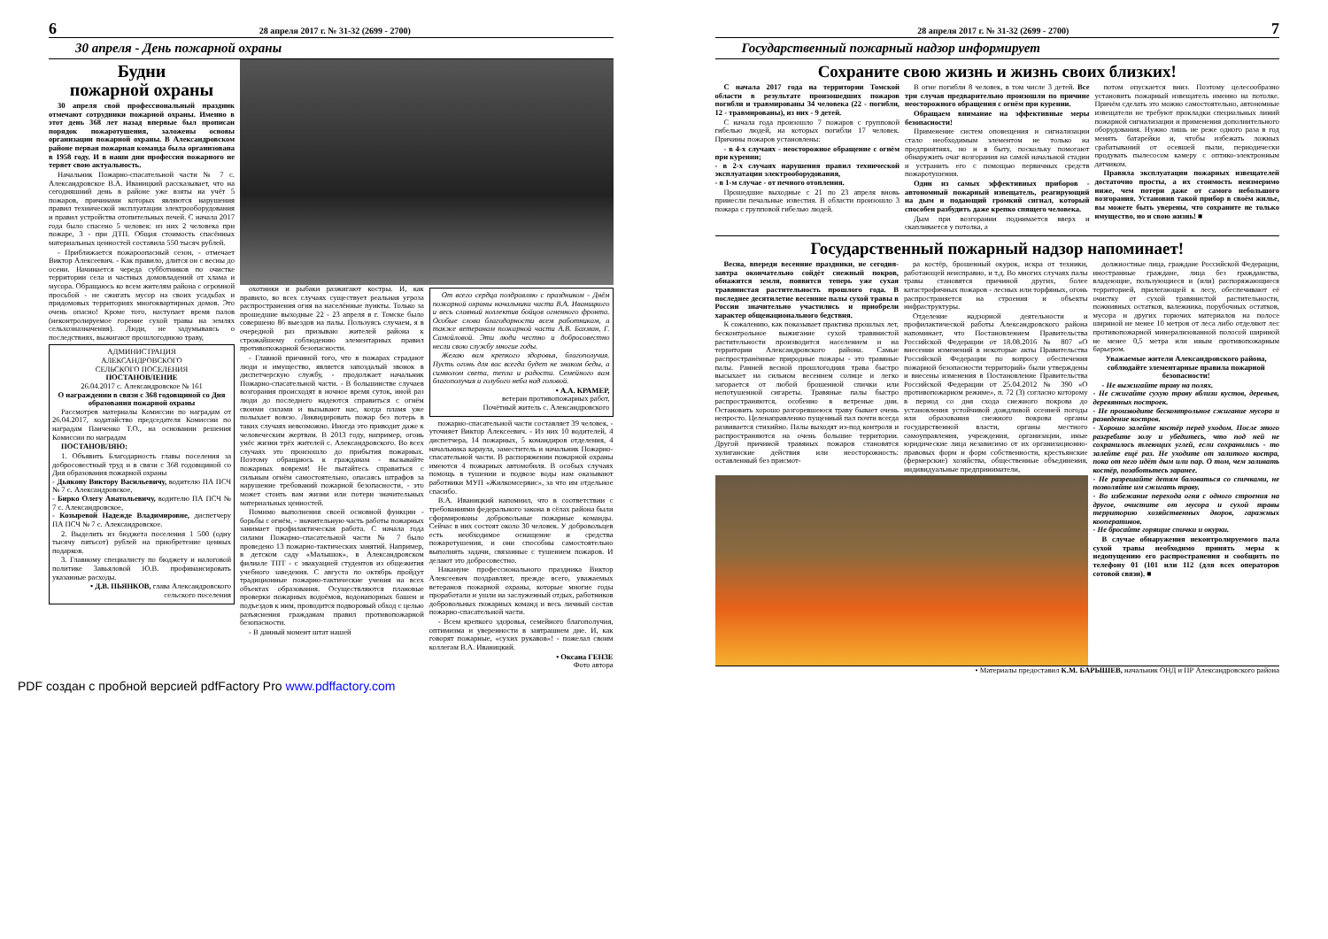6 28 апреля 2017 г. № 31-32 (2699 - 2700)
30 апреля - День пожарной охраны
Будни
пожарной охраны
30 апреля свой профессиональный праздник отмечают сотрудники пожарной охраны. Именно в этот день 368 лет назад впервые был прописан порядок пожаротушения, заложены основы организации пожарной охраны. В Александровском районе первая пожарная команда была организована в 1958 году. И в наши дни профессия пожарного не теряет свою актуальность.
Начальник Пожарно-спасательной части № 7 с. Александровское В.А. Иваницкий рассказывает, что на сегодняшний день в районе уже взяты на учёт 5 пожаров, причинами которых являются нарушения правил технической эксплуатации электрооборудования и правил устройства отопительных печей. С начала 2017 года было спасено 5 человек: из них 2 человека при пожаре, 3 - при ДТП. Общая стоимость спасённых материальных ценностей составила 550 тысяч рублей.
- Приближается пожароопасный сезон, - отмечает Виктор Алексеевич. - Как правило, длится он с весны до осени. Начинается череда субботников по очистке территории села и частных домовладений от хлама и мусора. Обращаюсь ко всем жителям района с огромной просьбой - не сжигать мусор на своих усадьбах и придомовых территориях многоквартирных домов. Это очень опасно! Кроме того, наступает время палов (неконтролируемое горение сухой травы на землях сельхозназначения). Люди, не задумываясь о последствиях, выжигают прошлогоднюю траву,
АДМИНИСТРАЦИЯ
АЛЕКСАНДРОВСКОГО
СЕЛЬСКОГО ПОСЕЛЕНИЯ
ПОСТАНОВЛЕНИЕ
26.04.2017 с. Александровское № 161
О награждении в связи с 368 годовщиной со Дня образования пожарной охраны
Рассмотрев материалы Комиссии по наградам от 26.04.2017, ходатайство председателя Комиссии по наградам Панченко Т.О., на основании решения Комиссии по наградам
ПОСТАНОВЛЯЮ:
1. Объявить Благодарность главы поселения за добросовестный труд и в связи с 368 годовщиной со Дня образования пожарной охраны
- Дьякону Виктору Васильевичу, водителю ПА ПСЧ № 7 с. Александровское,
- Бирко Олегу Анатольевичу, водителю ПА ПСЧ № 7 с. Александровское,
- Козыревой Надежде Владимировне, диспетчеру ПА ПСЧ № 7 с. Александровское.
2. Выделить из бюджета поселения 1 500 (одну тысячу пятьсот) рублей на приобретение ценных подарков.
3. Главному специалисту по бюджету и налоговой политике Завьяловой Ю.В. профинансировать указанные расходы.
• Д.В. ПЬЯНКОВ, глава Александровского сельского поселения
охотники и рыбаки разжигают костры. И, как правило, во всех случаях существует реальная угроза распространения огня на населённые пункты. Только за прошедшие выходные 22 - 23 апреля в г. Томске было совершено 86 выездов на палы. Пользуясь случаем, я в очередной раз призываю жителей района к строжайшему соблюдению элементарных правил противопожарной безопасности.
- Главной причиной того, что в пожарах страдают люди и имущество, является запоздалый звонок в диспетчерскую службу, - продолжает начальник Пожарно-спасательной части. - В большинстве случаев возгорания происходят в ночное время суток, иной раз люди до последнего надеются справиться с огнём своими силами и вызывают нас, когда пламя уже полыхает вовсю. Ликвидировать пожар без потерь в таких случаях невозможно. Иногда это приводит даже к человеческим жертвам. В 2013 году, например, огонь унёс жизни трёх жителей с. Александровского. Во всех случаях это произошло до прибытия пожарных. Поэтому обращаюсь к гражданам - вызывайте пожарных вовремя! Не пытайтесь справиться с сильным огнём самостоятельно, опасаясь штрафов за нарушение требований пожарной безопасности, - это может стоить вам жизни или потери значительных материальных ценностей.
Помимо выполнения своей основной функции - борьбы с огнём, - значительную часть работы пожарных занимает профилактическая работа. С начала года силами Пожарно-спасательной части № 7 было проведено 13 пожарно-тактических занятий. Например, в детском саду «Малышок», в Александровском филиале ТПТ - с эвакуацией студентов из общежития учебного заведения. С августа по октябрь пройдут традиционные пожарно-тактические учения на всех объектах образования. Осуществляются плановые проверки пожарных водоёмов, водонапорных башен и подъездов к ним, проводится подворовый обход с целью разъяснения гражданам правил противопожарной безопасности.
- В данный момент штат нашей
От всего сердца поздравляю с праздником - Днём пожарной охраны начальника части В.А. Иваницкого и весь славный коллектив бойцов огненного фронта. Особые слова благодарности всем работникам, а также ветеранам пожарной части А.В. Бахман, Г. Самойловой. Эти люди честно и добросовестно несли свою службу многие годы.
Желаю вам крепкого здоровья, благополучия. Пусть огонь для вас всегда будет не знаком беды, а символом света, тепла и радости. Семейного вам благополучия и голубого неба над головой.
• А.А. КРАМЕР,
ветеран противопожарных работ,
Почётный житель с. Александровского
пожарно-спасательной части составляет 39 человек, - уточняет Виктор Алексеевич. - Из них 10 водителей, 4 диспетчера, 14 пожарных, 5 командиров отделения, 4 начальника караула, заместитель и начальник Пожарно-спасательной части. В распоряжении пожарной охраны имеются 4 пожарных автомобиля. В особых случаях помощь в тушении и подвозе воды нам оказывают работники МУП «Жилкомсервис», за что им отдельное спасибо.
В.А. Иваницкий напомнил, что в соответствии с требованиями федерального закона в сёлах района были сформированы добровольные пожарные команды. Сейчас в них состоят около 30 человек. У добровольцев есть необходимое оснащение и средства пожаротушения, и они способны самостоятельно выполнять задачи, связанные с тушением пожаров. И делают это добросовестно.
Накануне профессионального праздника Виктор Алексеевич поздравляет, прежде всего, уважаемых ветеранов пожарной охраны, которые многие годы проработали и ушли на заслуженный отдых, работников добровольных пожарных команд и весь личный состав пожарно-спасательной части.
- Всем крепкого здоровья, семейного благополучия, оптимизма и уверенности в завтрашнем дне. И, как говорят пожарные, «сухих рукавов»! - пожелал своим коллегам В.А. Иваницкий.
• Оксана ГЕНЗЕ
Фото автора
28 апреля 2017 г. № 31-32 (2699 - 2700) 7
Государственный пожарный надзор информирует
Сохраните свою жизнь и жизнь своих близких!
С начала 2017 года на территории Томской области в результате произошедших пожаров погибли и травмированы 34 человека (22 - погибли, 12 - травмированы), из них - 9 детей.
С начала года произошло 7 пожаров с групповой гибелью людей, на которых погибли 17 человек. Причины пожаров установлены:
- в 4-х случаях - неосторожное обращение с огнём при курении;
- в 2-х случаях нарушения правил технической эксплуатации электрооборудования,
- в 1-м случае - от печного отопления.
Прошедшие выходные с 21 по 23 апреля вновь принесли печальные известия. В области произошло 3 пожара с групповой гибелью людей.
В огне погибли 8 человек, в том числе 3 детей. Все три случая предварительно произошли по причине неосторожного обращения с огнём при курении.
Обращаем внимание на эффективные меры безопасности!
Применение систем оповещения и сигнализации стало необходимым элементом не только на предприятиях, но и в быту, поскольку помогают обнаружить очаг возгорания на самой начальной стадии и устранить его с помощью первичных средств пожаротушения.
Один из самых эффективных приборов - автономный пожарный извещатель, реагирующий на дым и подающий громкий сигнал, который способен разбудить даже крепко спящего человека.
Дым при возгорании поднимается вверх и скапливается у потолка, а
потом опускается вниз. Поэтому целесообразно установить пожарный извещатель именно на потолке. Причём сделать это можно самостоятельно, автономные извещатели не требуют прокладки специальных линий пожарной сигнализации и применения дополнительного оборудования. Нужно лишь не реже одного раза в год менять батарейки и, чтобы избежать ложных срабатываний от осевшей пыли, периодически продувать пылесосом камеру с оптико-электронным датчиком.
Правила эксплуатации пожарных извещателей достаточно просты, а их стоимость неизмеримо ниже, чем потери даже от самого небольшого возгорания. Установив такой прибор в своём жилье, вы можете быть уверены, что сохраните не только имущество, но и свою жизнь! ■
Государственный пожарный надзор напоминает!
Весна, впереди весенние праздники, не сегодня-завтра окончательно сойдёт снежный покров, обнажится земля, появится теперь уже сухая травянистая растительность прошлого года. В последнее десятилетие весенние палы сухой травы в России значительно участились и приобрели характер общенационального бедствия.
К сожалению, как показывает практика прошлых лет, бесконтрольное выжигание сухой травянистой растительности производится населением и на территории Александровского района. Самые распространённые природные пожары - это травяные палы. Ранней весной прошлогодняя трава быстро высыхает на сильном весеннем солнце и легко загорается от любой брошенной спички или непотушенной сигареты. Травяные палы быстро распространяются, особенно в ветреные дни. Остановить хорошо разгоревшеюся траву бывает очень непросто. Целенаправленно пущенный пал почти всегда развивается стихийно. Палы выходят из-под контроля и распространяются на очень большие территории. Другой причиной травяных пожаров становятся хулиганские действия или неосторожность: оставленный без присмот-
ра костёр, брошенный окурок, искра от техники, работающей неисправно, и т.д. Во многих случаях палы травы становятся причиной других, более катастрофичных пожаров - лесных или торфяных, огонь распространяется на строения и объекты инфраструктуры.
Отделение надзорной деятельности и профилактической работы Александровского района напоминает, что Постановлением Правительства Российской Федерации от 18.08.2016 № 807 «О внесении изменений в некоторые акты Правительства Российской Федерации по вопросу обеспечения пожарной безопасности территорий» были утверждены и внесены изменения в Постановление Правительства Российской Федерации от 25.04.2012 № 390 «О противопожарном режиме», п. 72 (3) согласно которому в период со дня схода снежного покрова до установления устойчивой дождливой осенней погоды или образования снежного покрова органы государственной власти, органы местного самоуправления, учреждения, организации, иные юридические лица независимо от их организационно-правовых форм и форм собственности, крестьянские (фермерские) хозяйства, общественные объединения, индивидуальные предприниматели,
должностные лица, граждане Российской Федерации, иностранные граждане, лица без гражданства, владеющие, пользующиеся и (или) распоряжающиеся территорией, прилегающей к лесу, обеспечивают её очистку от сухой травянистой растительности, пожнивных остатков, валежника, порубочных остатков, мусора и других горючих материалов на полосе шириной не менее 10 метров от леса либо отделяют лес противопожарной минерализованной полосой шириной не менее 0,5 метра или иным противопожарным барьером.
Уважаемые жители Александровского района, соблюдайте элементарные правила пожарной безопасности!
- Не выжигайте траву на полях.
- Не сжигайте сухую траву вблизи кустов, деревьев, деревянных построек.
- Не производите бесконтрольное сжигание мусора и разведение костров.
- Хорошо залейте костёр перед уходом. После этого разгребите золу и убедитесь, что под ней не сохранилось тлеющих углей, если сохранились - то залейте ещё раз. Не уходите от залитого костра, пока от него идёт дым или пар. О том, чем заливать костёр, позаботьтесь заранее.
- Не разрешайте детям баловаться со спичками, не позволяйте им сжигать траву.
- Во избежание перехода огня с одного строения на другое, очистите от мусора и сухой травы территорию хозяйственных дворов, гаражных кооперативов.
- Не бросайте горящие спички и окурки.
В случае обнаружения неконтролируемого пала сухой травы необходимо принять меры к недопущению его распространения и сообщить по телефону 01 (101 или 112 (для всех операторов сотовой связи). ■
• Материалы предоставил К.М. БАРЫШЕВ, начальник ОНД и ПР Александровского района
PDF создан с пробной версией pdfFactory Pro www.pdffactory.com